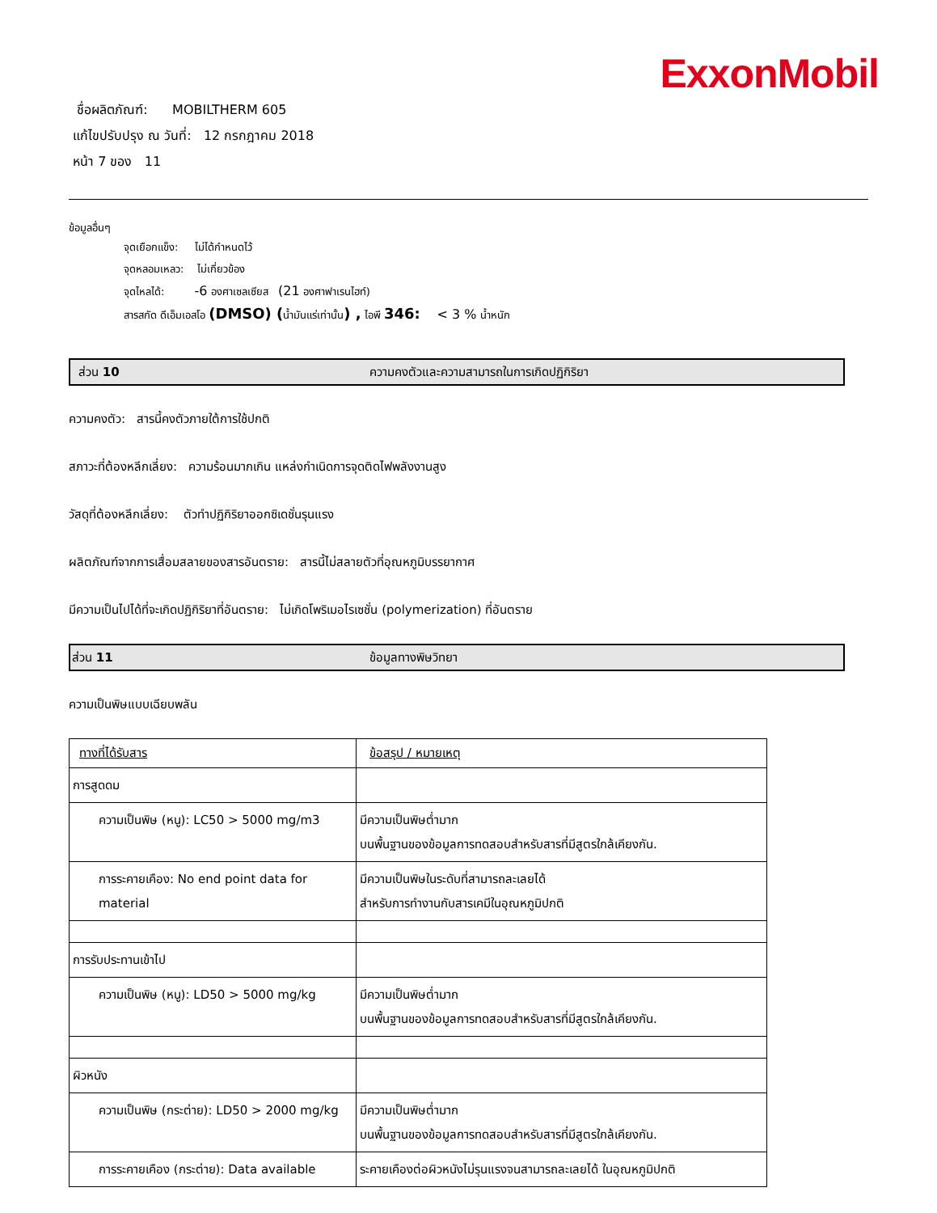ExxonMobil
ชื่อผลิตภัณฑ์: MOBILTHERM 605
แก้ไขปรับปรุง ณ วันที่: 12 กรกฎาคม 2018
หน้า 7 ของ 11
ข้อมูลอื่นๆ
จุดเยือกแข็ง: ไม่ได้กำหนดไว้
จุดหลอมเหลว: ไม่เกี่ยวข้อง
จุดไหลได้: -6 องศาเซลเซียส (21 องศาฟาเรนไฮท์)
สารสกัด ดีเอ็มเอสโอ (DMSO) (น้ำมันแร่เท่านั้น) , ไอพี 346: < 3 % น้ำหนัก
ส่วน 10 ความคงตัวและความสามารถในการเกิดปฏิกิริยา
ความคงตัว: สารนี้คงตัวภายใต้การใช้ปกติ
สภาวะที่ต้องหลีกเลี่ยง: ความร้อนมากเกิน แหล่งกำเนิดการจุดติดไฟพลังงานสูง
วัสดุที่ต้องหลีกเลี่ยง: ตัวทำปฏิกิริยาออกซิเดชั่นรุนแรง
ผลิตภัณฑ์จากการเสื่อมสลายของสารอันตราย: สารนี้ไม่สลายตัวที่อุณหภูมิบรรยากาศ
มีความเป็นไปได้ที่จะเกิดปฏิกิริยาที่อันตราย: ไม่เกิดโพริเมอไรเซชั่น (polymerization) ที่อันตราย
ส่วน 11 ข้อมูลทางพิษวิทยา
ความเป็นพิษแบบเฉียบพลัน
| ทางที่ได้รับสาร | ข้อสรุป / หมายเหตุ |
| --- | --- |
| การสูดดม | |
| ความเป็นพิษ (หนู): LC50 > 5000 mg/m3 | มีความเป็นพิษต่ำมาก บนพื้นฐานของข้อมูลการทดสอบสำหรับสารที่มีสูตรใกล้เคียงกัน. |
| การระคายเคือง: No end point data for material | มีความเป็นพิษในระดับที่สามารถละเลยได้ สำหรับการทำงานกับสารเคมีในอุณหภูมิปกติ |
| การรับประทานเข้าไป | |
| ความเป็นพิษ (หนู): LD50 > 5000 mg/kg | มีความเป็นพิษต่ำมาก บนพื้นฐานของข้อมูลการทดสอบสำหรับสารที่มีสูตรใกล้เคียงกัน. |
| ผิวหนัง | |
| ความเป็นพิษ (กระต่าย): LD50 > 2000 mg/kg | มีความเป็นพิษต่ำมาก บนพื้นฐานของข้อมูลการทดสอบสำหรับสารที่มีสูตรใกล้เคียงกัน. |
| การระคายเคือง (กระต่าย): Data available | ระคายเคืองต่อผิวหนังไม่รุนแรงจนสามารถละเลยได้ ในอุณหภูมิปกติ |